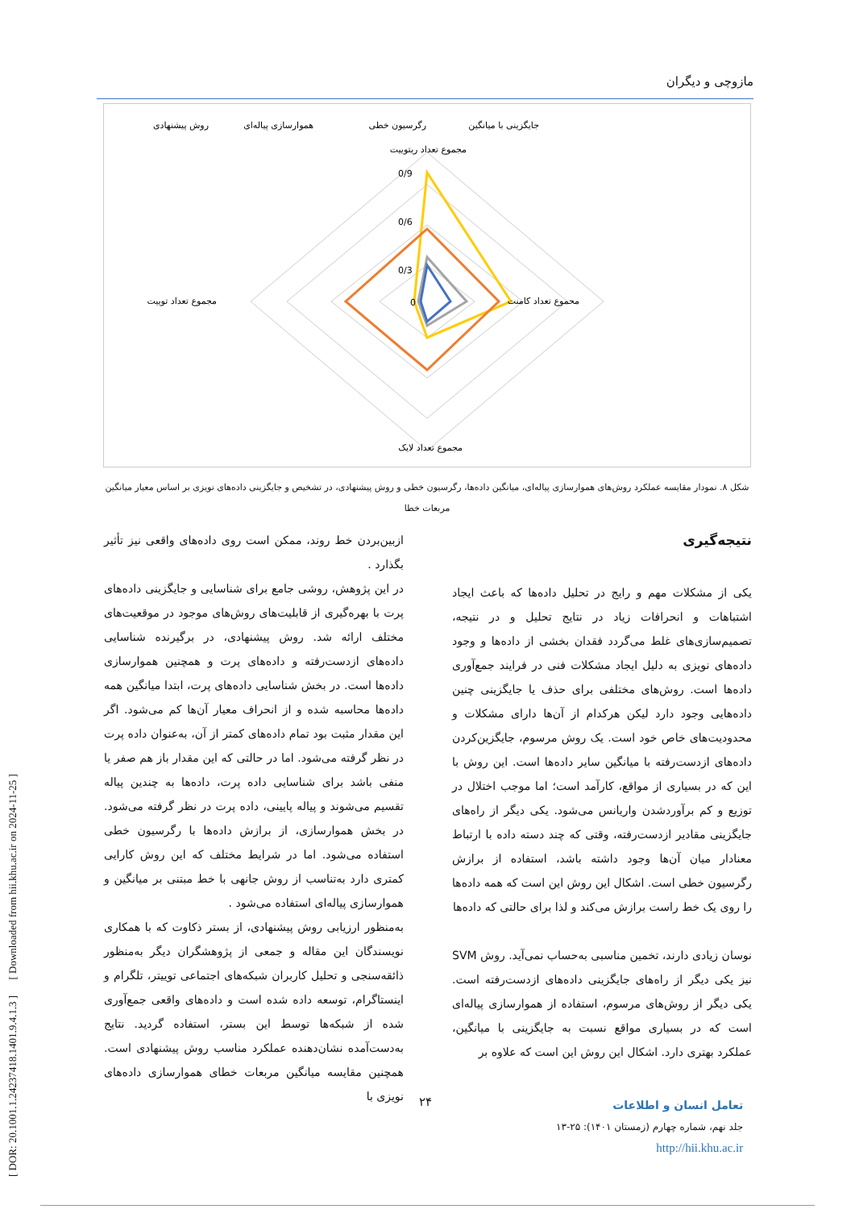[ DOR: 20.1001.1.24237418.1401.9.4.1.3 ] [ Downloaded from hii.khu.ac.ir on 2024-11-25 ]
مازوچی و دیگران
جایگزینی با میانگین
رگرسیون خطی
هموارسازی پیاله‌ای
روش پیشنهادی
مجموع تعداد ریتوییت
محموع تعداد کامنت
مجموع تعداد توییت
مجموع تعداد لایک
0/9
0/6
0/3
0
شکل ۸. نمودار مقایسه عملکرد روش‌های هموارسازی پیاله‌ای، میانگین داده‌ها، رگرسیون خطی و روش پیشنهادی، در تشخیص و جایگزینی داده‌های نویزی بر اساس معیار میانگین مربعات خطا
نتیجه‌گیری
یکی از مشکلات مهم و رایج در تحلیل داده‌ها که باعث ایجاد اشتباهات و انحرافات زیاد در نتایج تحلیل و در نتیجه، تصمیم‌سازی‌های غلط می‌گردد فقدان بخشی از داده‌ها و وجود داده‌های نویزی به دلیل ایجاد مشکلات فنی در فرایند جمع‌آوری داده‌ها است. روش‌های مختلفی برای حذف یا جایگزینی چنین داده‌هایی وجود دارد لیکن هرکدام از آن‌ها دارای مشکلات و محدودیت‌های خاص خود است. یک روش مرسوم، جایگزین‌کردن داده‌های ازدست‌رفته با میانگین سایر داده‌ها است. این روش با این که در بسیاری از مواقع، کارآمد است؛ اما موجب اختلال در توزیع و کم برآوردشدن واریانس می‌شود. یکی دیگر از راه‌های جایگزینی مقادیر ازدست‌رفته، وقتی که چند دسته داده با ارتباط معنادار میان آن‌ها وجود داشته باشد، استفاده از برازش رگرسیون خطی است. اشکال این روش این است که همه داده‌ها را روی یک خط راست برازش می‌کند و لذا برای حالتی که داده‌ها
نوسان زیادی دارند، تخمین مناسبی به‌حساب نمی‌آید. روش SVM نیز یکی دیگر از راه‌های جایگزینی داده‌های ازدست‌رفته است. یکی دیگر از روش‌های مرسوم، استفاده از هموارسازی پیاله‌ای است که در بسیاری مواقع نسبت به جایگزینی با میانگین، عملکرد بهتری دارد. اشکال این روش این است که علاوه بر
ازبین‌بردن خط روند، ممکن است روی داده‌های واقعی نیز تأثیر بگذارد .
در این پژوهش، روشی جامع برای شناسایی و جایگزینی داده‌های پرت با بهره‌گیری از قابلیت‌های روش‌های موجود در موقعیت‌های مختلف ارائه شد. روش پیشنهادی، در برگیرنده شناسایی داده‌های ازدست‌رفته و داده‌های پرت و همچنین هموارسازی داده‌ها است. در بخش شناسایی داده‌های پرت، ابتدا میانگین همه داده‌ها محاسبه شده و از انحراف معیار آن‌ها کم می‌شود. اگر این مقدار مثبت بود تمام داده‌های کمتر از آن، به‌عنوان داده پرت در نظر گرفته می‌شود. اما در حالتی که این مقدار باز هم صفر یا منفی باشد برای شناسایی داده پرت، داده‌ها به چندین پیاله تقسیم می‌شوند و پیاله پایینی، داده پرت در نظر گرفته می‌شود. در بخش هموارسازی، از برازش داده‌ها با رگرسیون خطی استفاده می‌شود. اما در شرایط مختلف که این روش کارایی کمتری دارد به‌تناسب از روش جانهی با خط مبتنی بر میانگین و هموارسازی پیاله‌ای استفاده می‌شود .
به‌منظور ارزیابی روش پیشنهادی، از بستر ذکاوت که با همکاری نویسندگان این مقاله و جمعی از پژوهشگران دیگر به‌منظور ذائقه‌سنجی و تحلیل کاربران شبکه‌های اجتماعی توییتر، تلگرام و اینستاگرام، توسعه داده شده است و داده‌های واقعی جمع‌آوری شده از شبکه‌ها توسط این بستر، استفاده گردید. نتایج به‌دست‌آمده نشان‌دهنده عملکرد مناسب روش پیشنهادی است. همچنین مقایسه میانگین مربعات خطای هموارسازی داده‌های نویزی با
۲۴
تعامل انسان و اطلاعات
جلد نهم، شماره چهارم (زمستان ۱۴۰۱): ۲۵-۱۳
http://hii.khu.ac.ir